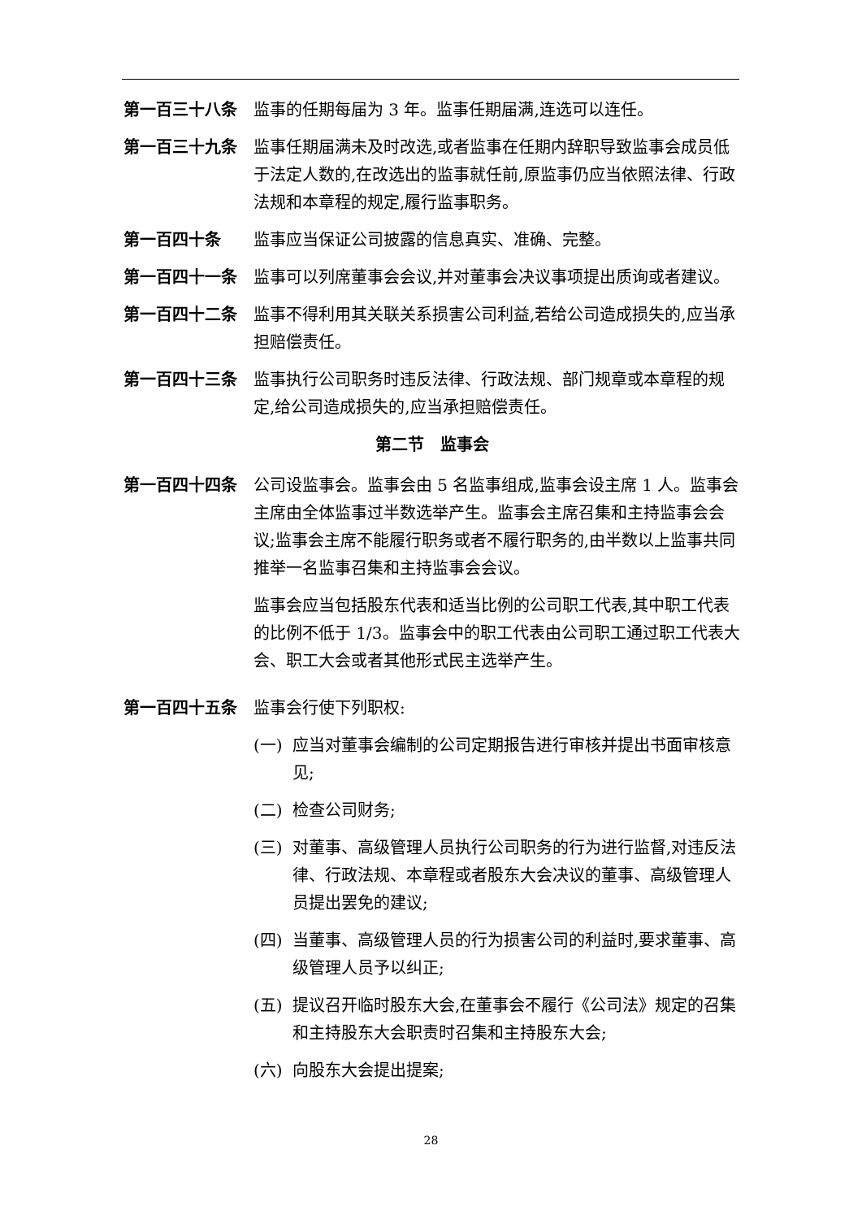第一百三十八条 监事的任期每届为 3 年。监事任期届满,连选可以连任。
第一百三十九条 监事任期届满未及时改选,或者监事在任期内辞职导致监事会成员低于法定人数的,在改选出的监事就任前,原监事仍应当依照法律、行政法规和本章程的规定,履行监事职务。
第一百四十条 监事应当保证公司披露的信息真实、准确、完整。
第一百四十一条 监事可以列席董事会会议,并对董事会决议事项提出质询或者建议。
第一百四十二条 监事不得利用其关联关系损害公司利益,若给公司造成损失的,应当承担赔偿责任。
第一百四十三条 监事执行公司职务时违反法律、行政法规、部门规章或本章程的规定,给公司造成损失的,应当承担赔偿责任。
第二节　监事会
第一百四十四条 公司设监事会。监事会由 5 名监事组成,监事会设主席 1 人。监事会主席由全体监事过半数选举产生。监事会主席召集和主持监事会会议;监事会主席不能履行职务或者不履行职务的,由半数以上监事共同推举一名监事召集和主持监事会会议。
监事会应当包括股东代表和适当比例的公司职工代表,其中职工代表的比例不低于 1/3。监事会中的职工代表由公司职工通过职工代表大会、职工大会或者其他形式民主选举产生。
第一百四十五条 监事会行使下列职权:
(一) 应当对董事会编制的公司定期报告进行审核并提出书面审核意见;
(二) 检查公司财务;
(三) 对董事、高级管理人员执行公司职务的行为进行监督,对违反法律、行政法规、本章程或者股东大会决议的董事、高级管理人员提出罢免的建议;
(四) 当董事、高级管理人员的行为损害公司的利益时,要求董事、高级管理人员予以纠正;
(五) 提议召开临时股东大会,在董事会不履行《公司法》规定的召集和主持股东大会职责时召集和主持股东大会;
(六) 向股东大会提出提案;
28